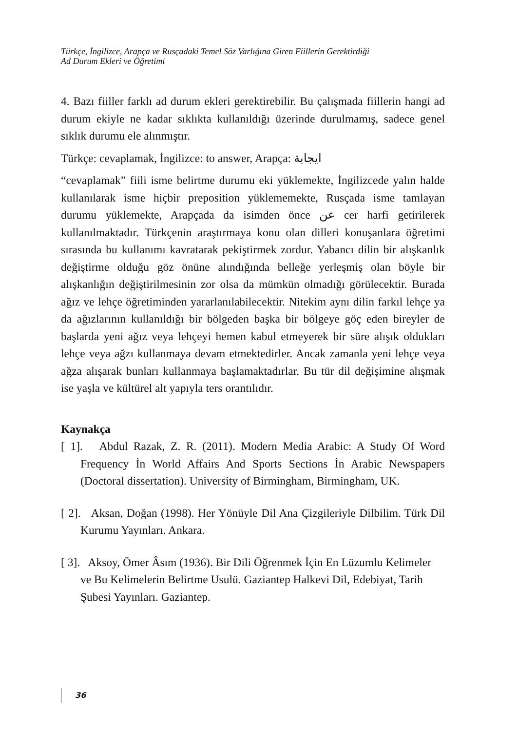Türkçe, İngilizce, Arapça ve Rusçadaki Temel Söz Varlığına Giren Fiillerin Gerektirdiği
Ad Durum Ekleri ve Öğretimi
4. Bazı fiiller farklı ad durum ekleri gerektirebilir. Bu çalışmada fiillerin hangi ad durum ekiyle ne kadar sıklıkta kullanıldığı üzerinde durulmamış, sadece genel sıklık durumu ele alınmıştır.
Türkçe: cevaplamak, İngilizce: to answer, Arapça: ايجابة
“cevaplamak” fiili isme belirtme durumu eki yüklemekte, İngilizcede yalın halde kullanılarak isme hiçbir preposition yüklememekte, Rusçada isme tamlayan durumu yüklemekte, Arapçada da isimden önce عن cer harfi getirilerek kullanılmaktadır. Türkçenin araştırmaya konu olan dilleri konuşanlara öğretimi sırasında bu kullanımı kavratarak pekiştirmek zordur. Yabancı dilin bir alışkanlık değiştirme olduğu göz önüne alındığında belleğe yerleşmiş olan böyle bir alışkanlığın değiştirilmesinin zor olsa da mümkün olmadığı görülecektir. Burada ağız ve lehçe öğretiminden yararlanılabilecektir. Nitekim aynı dilin farkıl lehçe ya da ağızlarının kullanıldığı bir bölgeden başka bir bölgeye göç eden bireyler de başlarda yeni ağız veya lehçeyi hemen kabul etmeyerek bir süre alışık oldukları lehçe veya ağzı kullanmaya devam etmektedirler. Ancak zamanla yeni lehçe veya ağza alışarak bunları kullanmaya başlamaktadırlar. Bu tür dil değişimine alışmak ise yaşla ve kültürel alt yapıyla ters orantılıdır.
Kaynakça
[ 1]. Abdul Razak, Z. R. (2011). Modern Media Arabic: A Study Of Word Frequency İn World Affairs And Sports Sections İn Arabic Newspapers (Doctoral dissertation). University of Birmingham, Birmingham, UK.
[ 2]. Aksan, Doğan (1998). Her Yönüyle Dil Ana Çizgileriyle Dilbilim. Türk Dil Kurumu Yayınları. Ankara.
[ 3]. Aksoy, Ömer Âsım (1936). Bir Dili Öğrenmek İçin En Lüzumlu Kelimeler ve Bu Kelimelerin Belirtme Usulü. Gaziantep Halkevi Dil, Edebiyat, Tarih Şubesi Yayınları. Gaziantep.
36